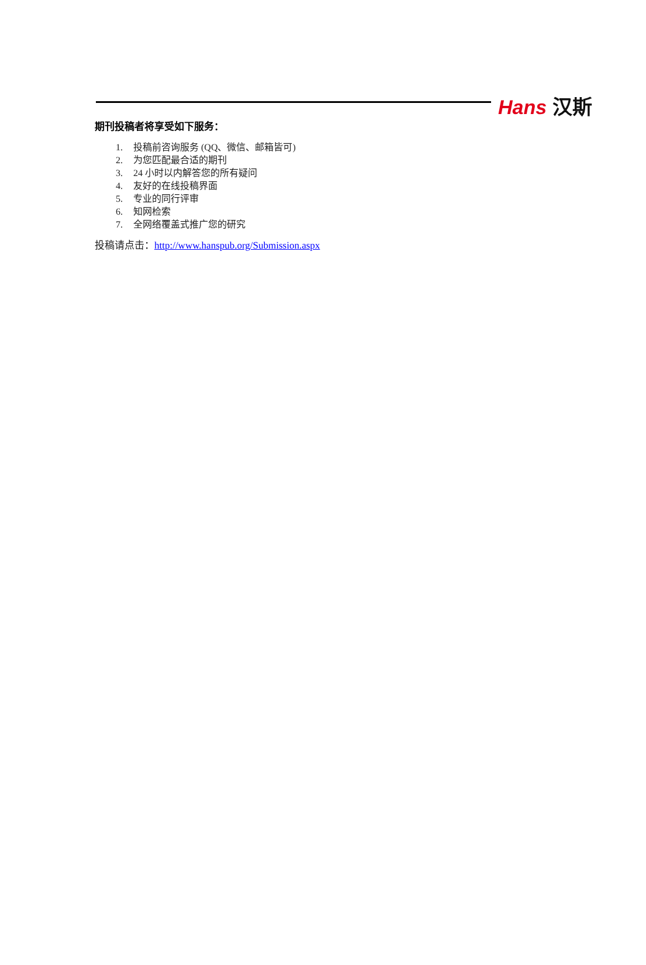Hans 汉斯
期刊投稿者将享受如下服务：
1. 投稿前咨询服务 (QQ、微信、邮箱皆可)
2. 为您匹配最合适的期刊
3. 24 小时以内解答您的所有疑问
4. 友好的在线投稿界面
5. 专业的同行评审
6. 知网检索
7. 全网络覆盖式推广您的研究
投稿请点击：http://www.hanspub.org/Submission.aspx